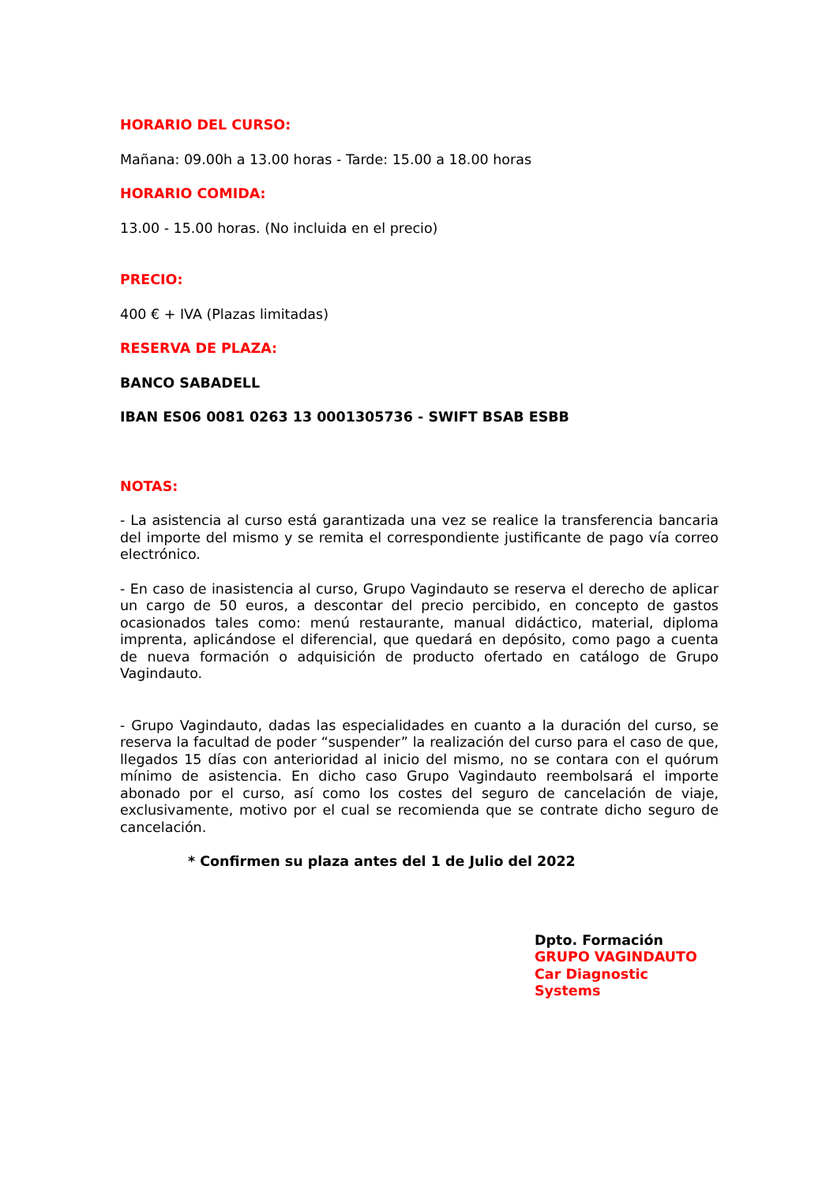HORARIO DEL CURSO:
Mañana: 09.00h a 13.00 horas - Tarde: 15.00 a 18.00 horas
HORARIO COMIDA:
13.00 - 15.00 horas. (No incluida en el precio)
PRECIO:
400 € + IVA (Plazas limitadas)
RESERVA DE PLAZA:
BANCO SABADELL
IBAN ES06 0081 0263 13 0001305736 - SWIFT BSAB ESBB
NOTAS:
- La asistencia al curso está garantizada una vez se realice la transferencia bancaria del importe del mismo y se remita el correspondiente justificante de pago vía correo electrónico.
- En caso de inasistencia al curso, Grupo Vagindauto se reserva el derecho de aplicar un cargo de 50 euros, a descontar del precio percibido, en concepto de gastos ocasionados tales como: menú restaurante, manual didáctico, material, diploma imprenta, aplicándose el diferencial, que quedará en depósito, como pago a cuenta de nueva formación o adquisición de producto ofertado en catálogo de Grupo Vagindauto.
- Grupo Vagindauto, dadas las especialidades en cuanto a la duración del curso, se reserva la facultad de poder “suspender” la realización del curso para el caso de que, llegados 15 días con anterioridad al inicio del mismo, no se contara con el quórum mínimo de asistencia. En dicho caso Grupo Vagindauto reembolsará el importe abonado por el curso, así como los costes del seguro de cancelación de viaje, exclusivamente, motivo por el cual se recomienda que se contrate dicho seguro de cancelación.
* Confirmen su plaza antes del 1 de Julio del 2022
Dpto. Formación
GRUPO VAGINDAUTO
Car Diagnostic Systems